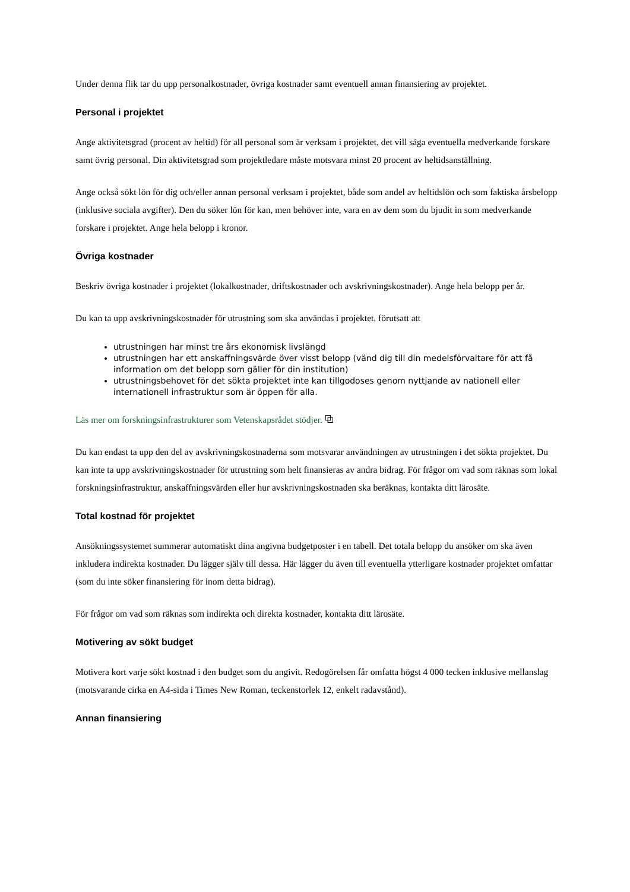Under denna flik tar du upp personalkostnader, övriga kostnader samt eventuell annan finansiering av projektet.
Personal i projektet
Ange aktivitetsgrad (procent av heltid) för all personal som är verksam i projektet, det vill säga eventuella medverkande forskare samt övrig personal. Din aktivitetsgrad som projektledare måste motsvara minst 20 procent av heltidsanställning.
Ange också sökt lön för dig och/eller annan personal verksam i projektet, både som andel av heltidslön och som faktiska årsbelopp (inklusive sociala avgifter). Den du söker lön för kan, men behöver inte, vara en av dem som du bjudit in som medverkande forskare i projektet. Ange hela belopp i kronor.
Övriga kostnader
Beskriv övriga kostnader i projektet (lokalkostnader, driftskostnader och avskrivningskostnader). Ange hela belopp per år.
Du kan ta upp avskrivningskostnader för utrustning som ska användas i projektet, förutsatt att
utrustningen har minst tre års ekonomisk livslängd
utrustningen har ett anskaffningsvärde över visst belopp (vänd dig till din medelsförvaltare för att få information om det belopp som gäller för din institution)
utrustningsbehovet för det sökta projektet inte kan tillgodoses genom nyttjande av nationell eller internationell infrastruktur som är öppen för alla.
Läs mer om forskningsinfrastrukturer som Vetenskapsrådet stödjer. ⧉
Du kan endast ta upp den del av avskrivningskostnaderna som motsvarar användningen av utrustningen i det sökta projektet. Du kan inte ta upp avskrivningskostnader för utrustning som helt finansieras av andra bidrag. För frågor om vad som räknas som lokal forskningsinfrastruktur, anskaffningsvärden eller hur avskrivningskostnaden ska beräknas, kontakta ditt lärosäte.
Total kostnad för projektet
Ansökningssystemet summerar automatiskt dina angivna budgetposter i en tabell. Det totala belopp du ansöker om ska även inkludera indirekta kostnader. Du lägger själv till dessa. Här lägger du även till eventuella ytterligare kostnader projektet omfattar (som du inte söker finansiering för inom detta bidrag).
För frågor om vad som räknas som indirekta och direkta kostnader, kontakta ditt lärosäte.
Motivering av sökt budget
Motivera kort varje sökt kostnad i den budget som du angivit. Redogörelsen får omfatta högst 4 000 tecken inklusive mellanslag (motsvarande cirka en A4-sida i Times New Roman, teckenstorlek 12, enkelt radavstånd).
Annan finansiering